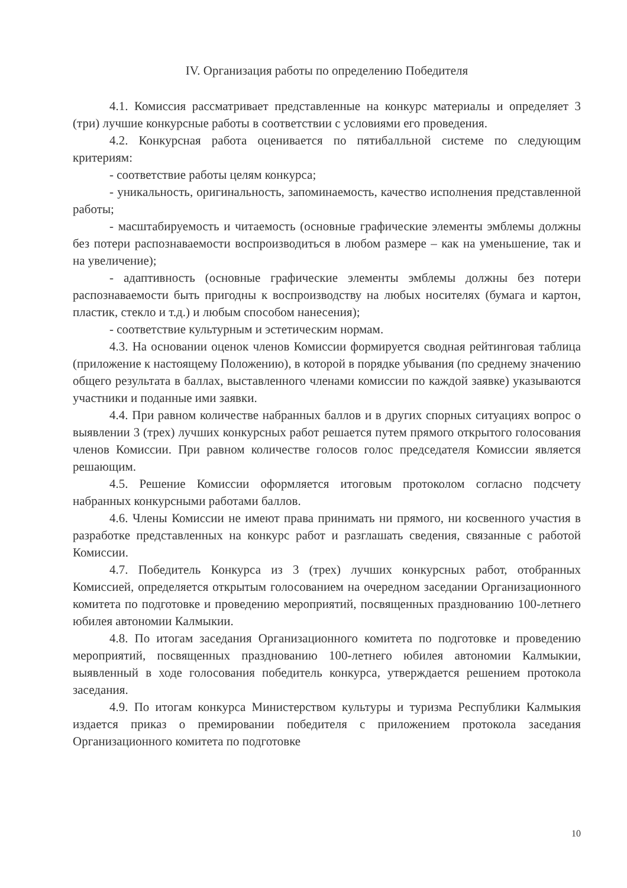IV. Организация работы по определению Победителя
4.1. Комиссия рассматривает представленные на конкурс материалы и определяет 3 (три) лучшие конкурсные работы в соответствии с условиями его проведения.
4.2. Конкурсная работа оценивается по пятибалльной системе по следующим критериям:
- соответствие работы целям конкурса;
- уникальность, оригинальность, запоминаемость, качество исполнения представленной работы;
- масштабируемость и читаемость (основные графические элементы эмблемы должны без потери распознаваемости воспроизводиться в любом размере – как на уменьшение, так и на увеличение);
- адаптивность (основные графические элементы эмблемы должны без потери распознаваемости быть пригодны к воспроизводству на любых носителях (бумага и картон, пластик, стекло и т.д.) и любым способом нанесения);
- соответствие культурным и эстетическим нормам.
4.3. На основании оценок членов Комиссии формируется сводная рейтинговая таблица (приложение к настоящему Положению), в которой в порядке убывания (по среднему значению общего результата в баллах, выставленного членами комиссии по каждой заявке) указываются участники и поданные ими заявки.
4.4. При равном количестве набранных баллов и в других спорных ситуациях вопрос о выявлении 3 (трех) лучших конкурсных работ решается путем прямого открытого голосования членов Комиссии. При равном количестве голосов голос председателя Комиссии является решающим.
4.5. Решение Комиссии оформляется итоговым протоколом согласно подсчету набранных конкурсными работами баллов.
4.6. Члены Комиссии не имеют права принимать ни прямого, ни косвенного участия в разработке представленных на конкурс работ и разглашать сведения, связанные с работой Комиссии.
4.7. Победитель Конкурса из 3 (трех) лучших конкурсных работ, отобранных Комиссией, определяется открытым голосованием на очередном заседании Организационного комитета по подготовке и проведению мероприятий, посвященных празднованию 100-летнего юбилея автономии Калмыкии.
4.8. По итогам заседания Организационного комитета по подготовке и проведению мероприятий, посвященных празднованию 100-летнего юбилея автономии Калмыкии, выявленный в ходе голосования победитель конкурса, утверждается решением протокола заседания.
4.9. По итогам конкурса Министерством культуры и туризма Республики Калмыкия издается приказ о премировании победителя с приложением протокола заседания Организационного комитета по подготовке
10